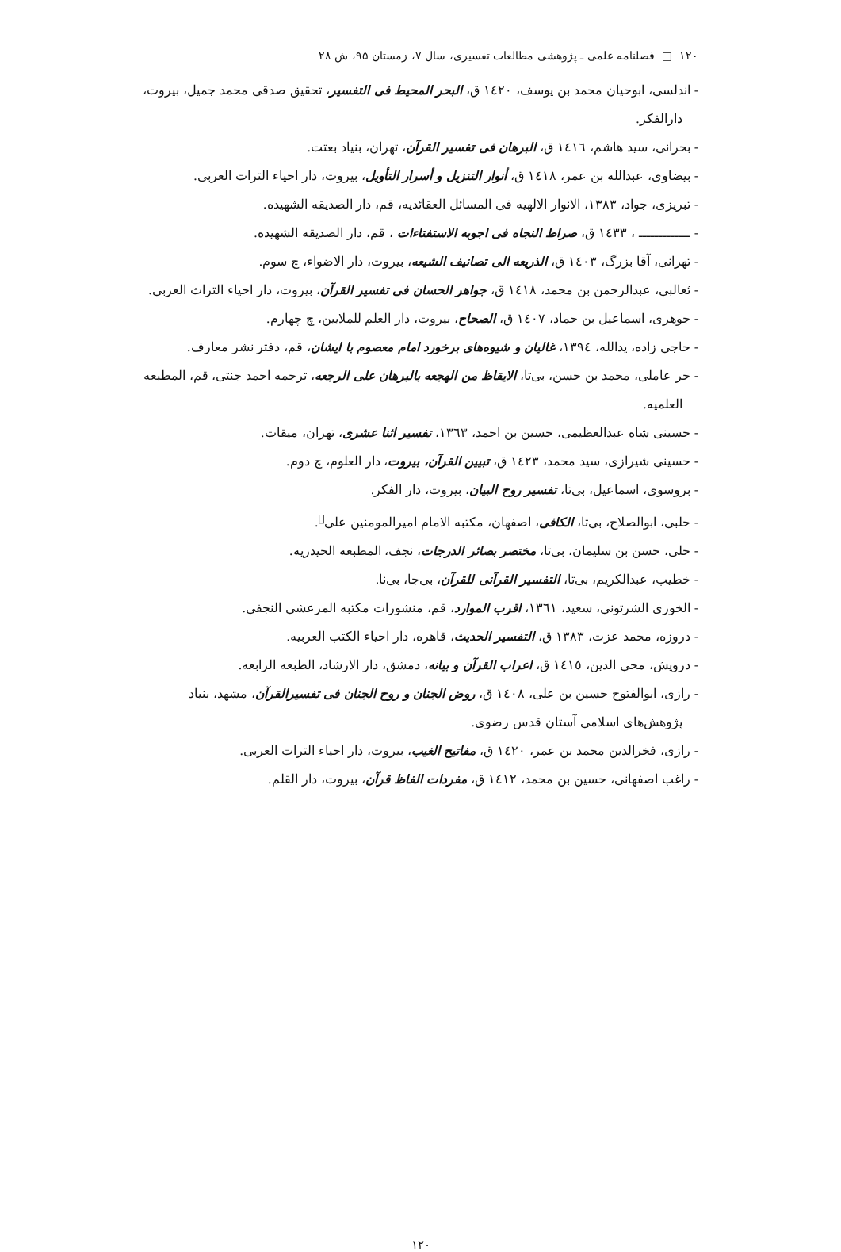۱۲۰ □ فصلنامه علمی ـ پژوهشی مطالعات تفسیری، سال ۷، زمستان ۹۵، ش ۲۸
- اندلسی، ابوحیان محمد بن یوسف، ١٤٢٠ ق، البحر المحیط فی التفسیر، تحقیق صدقی محمد جمیل، بیروت، دارالفکر.
- بحرانی، سید هاشم، ١٤١٦ ق، البرهان فی تفسیر القرآن، تهران، بنیاد بعثت.
- بیضاوی، عبدالله بن عمر، ١٤١٨ ق، أنوار التنزیل و أسرار التأویل، بیروت، دار احیاء التراث العربی.
- تبریزی، جواد، ۱۳۸۳، الانوار الالهیه فی المسائل العقائدیه، قم، دار الصدیقه الشهیده.
- ـــــــــــــ ، ١٤٣٣ ق، صراط النجاه فی اجوبه الاستفتاءات ، قم، دار الصدیقه الشهیده.
- تهرانی، آقا بزرگ، ١٤٠٣ ق، الذریعه الی تصانیف الشیعه، بیروت، دار الاضواء، چ سوم.
- ثعالبی، عبدالرحمن بن محمد، ١٤١٨ ق، جواهر الحسان فی تفسیر القرآن، بیروت، دار احیاء التراث العربی.
- جوهری، اسماعیل بن حماد، ١٤٠٧ ق، الصحاح، بیروت، دار العلم للملایین، چ چهارم.
- حاجی زاده، یدالله، ۱۳۹٤، غالیان و شیوه‌های برخورد امام معصوم با ایشان، قم، دفتر نشر معارف.
- حر عاملی، محمد بن حسن، بی‌تا، الایقاظ من الهجعه بالبرهان علی الرجعه، ترجمه احمد جنتی، قم، المطبعه العلمیه.
- حسینی شاه عبدالعظیمی، حسین بن احمد، ۱۳٦۳، تفسیر اثنا عشری، تهران، میقات.
- حسینی شیرازی، سید محمد، ١٤٢٣ ق، تبیین القرآن، بیروت، دار العلوم، چ دوم.
- بروسوی، اسماعیل، بی‌تا، تفسیر روح البیان، بیروت، دار الفکر.
- حلبی، ابوالصلاح، بی‌تا، الکافی، اصفهان، مکتبه الامام امیرالمومنین علی<sup>﷣</sup>.
- حلی، حسن بن سلیمان، بی‌تا، مختصر بصائر الدرجات، نجف، المطبعه الحیدریه.
- خطیب، عبدالکریم، بی‌تا، التفسیر القرآنی للقرآن، بی‌جا، بی‌نا.
- الخوری الشرتونی، سعید، ۱۳٦۱، اقرب الموارد، قم، منشورات مکتبه المرعشی النجفی.
- دروزه، محمد عزت، ۱۳۸۳ ق، التفسیر الحدیث، قاهره، دار احیاء الکتب العربیه.
- درویش، محی الدین، ١٤١٥ ق، اعراب القرآن و بیانه، دمشق، دار الارشاد، الطبعه الرابعه.
- رازی، ابوالفتوح حسین بن علی، ١٤٠٨ ق، روض الجنان و روح الجنان فی تفسیرالقرآن، مشهد، بنیاد پژوهش‌های اسلامی آستان قدس رضوی.
- رازی، فخرالدین محمد بن عمر، ١٤٢٠ ق، مفاتیح الغیب، بیروت، دار احیاء التراث العربی.
- راغب اصفهانی، حسین بن محمد، ١٤١٢ ق، مفردات الفاظ قرآن، بیروت، دار القلم.
۱۲۰